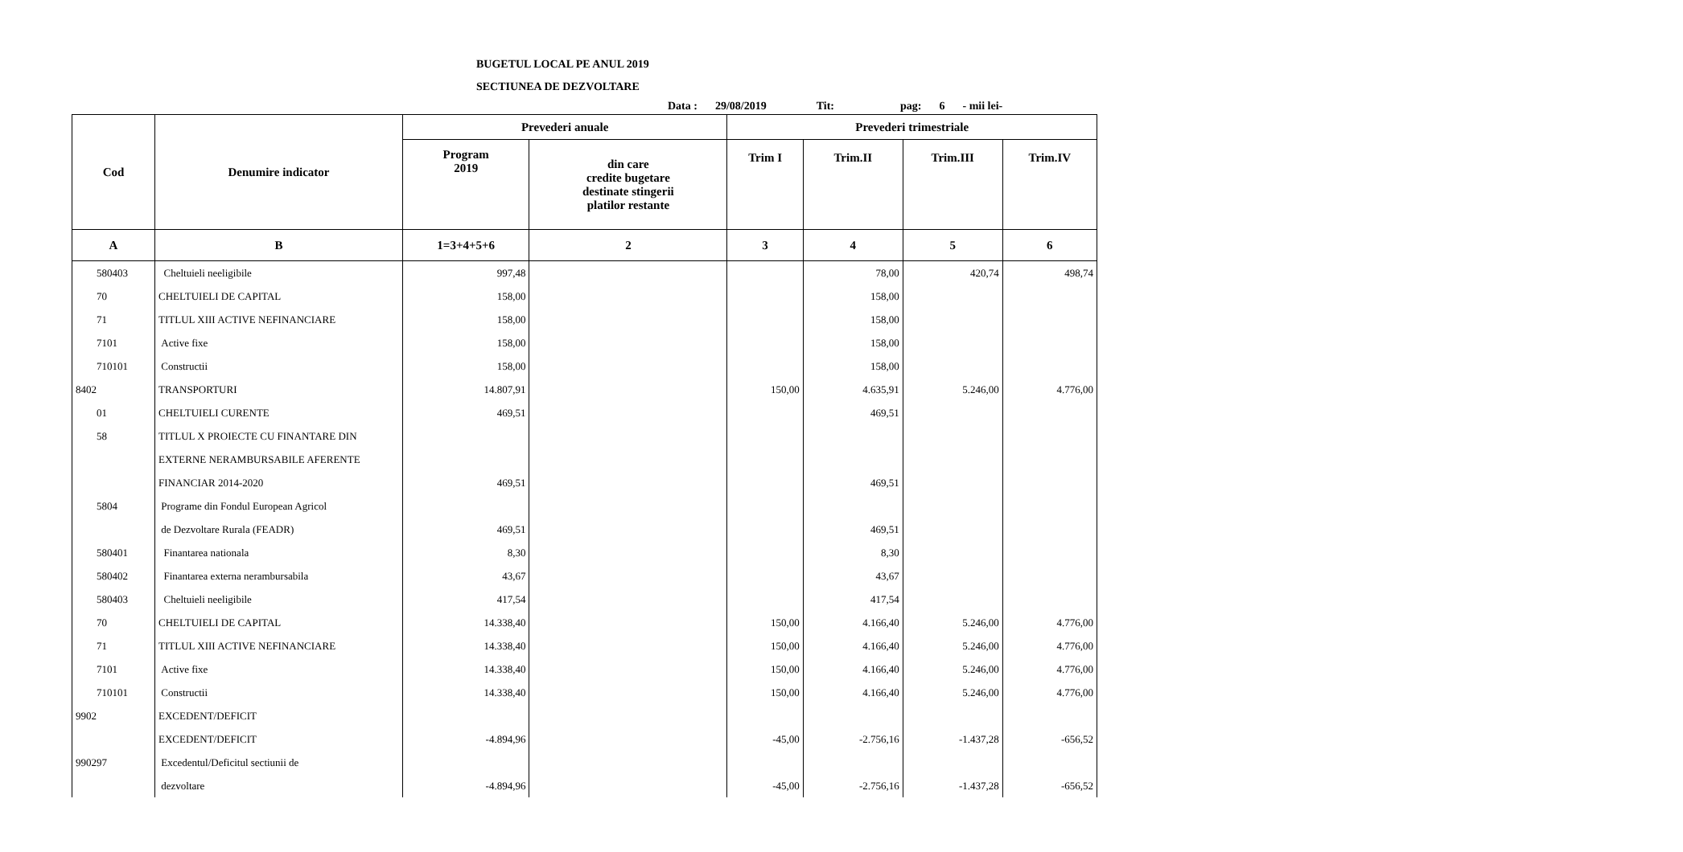BUGETUL LOCAL PE ANUL 2019
SECTIUNEA DE DEZVOLTARE
Data : 29/08/2019 Tit: pag: 6 - mii lei-
| Cod | Denumire indicator | Prevederi anuale | | Prevederi trimestriale | | | |
| --- | --- | --- | --- | --- | --- | --- | --- |
| | | Program 2019 | din care credite bugetare destinate stingerii platilor restante | Trim I | Trim.II | Trim.III | Trim.IV |
| A | B | 1=3+4+5+6 | 2 | 3 | 4 | 5 | 6 |
| 580403 | Cheltuieli neeligibile | 997,48 | | | 78,00 | 420,74 | 498,74 |
| 70 | CHELTUIELI DE CAPITAL | 158,00 | | | 158,00 | | |
| 71 | TITLUL XIII ACTIVE NEFINANCIARE | 158,00 | | | 158,00 | | |
| 7101 | Active fixe | 158,00 | | | 158,00 | | |
| 710101 | Constructii | 158,00 | | | 158,00 | | |
| 8402 | TRANSPORTURI | 14.807,91 | | 150,00 | 4.635,91 | 5.246,00 | 4.776,00 |
| 01 | CHELTUIELI CURENTE | 469,51 | | | 469,51 | | |
| 58 | TITLUL X PROIECTE CU FINANTARE DIN | | | | | | |
| | EXTERNE NERAMBURSABILE AFERENTE | | | | | | |
| | FINANCIAR 2014-2020 | 469,51 | | | 469,51 | | |
| 5804 | Programe din Fondul European Agricol | | | | | | |
| | de Dezvoltare Rurala (FEADR) | 469,51 | | | 469,51 | | |
| 580401 | Finantarea nationala | 8,30 | | | 8,30 | | |
| 580402 | Finantarea externa nerambursabila | 43,67 | | | 43,67 | | |
| 580403 | Cheltuieli neeligibile | 417,54 | | | 417,54 | | |
| 70 | CHELTUIELI DE CAPITAL | 14.338,40 | | 150,00 | 4.166,40 | 5.246,00 | 4.776,00 |
| 71 | TITLUL XIII ACTIVE NEFINANCIARE | 14.338,40 | | 150,00 | 4.166,40 | 5.246,00 | 4.776,00 |
| 7101 | Active fixe | 14.338,40 | | 150,00 | 4.166,40 | 5.246,00 | 4.776,00 |
| 710101 | Constructii | 14.338,40 | | 150,00 | 4.166,40 | 5.246,00 | 4.776,00 |
| 9902 | EXCEDENT/DEFICIT | | | | | | |
| | EXCEDENT/DEFICIT | -4.894,96 | | -45,00 | -2.756,16 | -1.437,28 | -656,52 |
| 990297 | Excedentul/Deficitul sectiunii de | | | | | | |
| | dezvoltare | -4.894,96 | | -45,00 | -2.756,16 | -1.437,28 | -656,52 |